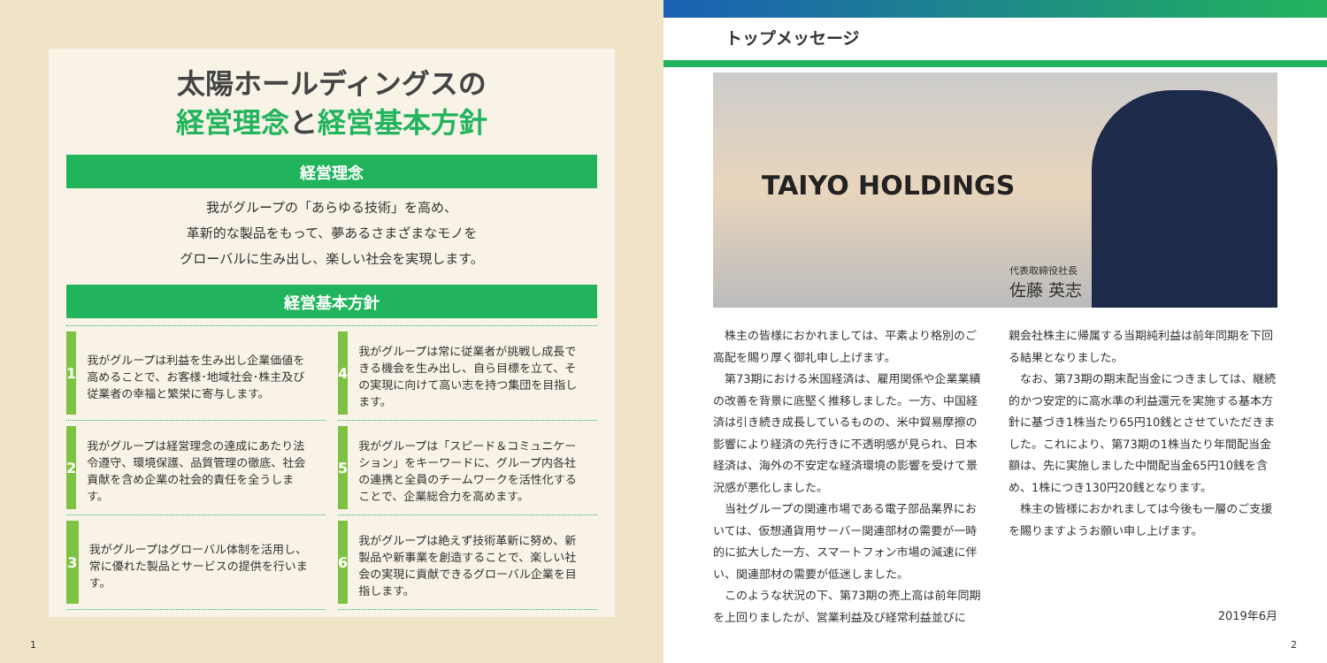太陽ホールディングスの
経営理念と経営基本方針
経営理念
我がグループの「あらゆる技術」を高め、
革新的な製品をもって、夢あるさまざまなモノを
グローバルに生み出し、楽しい社会を実現します。
経営基本方針
1
我がグループは利益を生み出し企業価値を高めることで、お客様･地域社会･株主及び従業者の幸福と繁栄に寄与します。
4
我がグループは常に従業者が挑戦し成長できる機会を生み出し、自ら目標を立て、その実現に向けて高い志を持つ集団を目指します。
2
我がグループは経営理念の達成にあたり法令遵守、環境保護、品質管理の徹底、社会貢献を含め企業の社会的責任を全うします。
5
我がグループは「スピード＆コミュニケーション」をキーワードに、グループ内各社の連携と全員のチームワークを活性化することで、企業総合力を高めます。
3
我がグループはグローバル体制を活用し、常に優れた製品とサービスの提供を行います。
6
我がグループは絶えず技術革新に努め、新製品や新事業を創造することで、楽しい社会の実現に貢献できるグローバル企業を目指します。
1
トップメッセージ
TAIYO HOLDINGS
代表取締役社長
佐藤 英志
株主の皆様におかれましては、平素より格別のご高配を賜り厚く御礼申し上げます。
第73期における米国経済は、雇用関係や企業業績の改善を背景に底堅く推移しました。一方、中国経済は引き続き成長しているものの、米中貿易摩擦の影響により経済の先行きに不透明感が見られ、日本経済は、海外の不安定な経済環境の影響を受けて景況感が悪化しました。
当社グループの関連市場である電子部品業界においては、仮想通貨用サーバー関連部材の需要が一時的に拡大した一方、スマートフォン市場の減速に伴い、関連部材の需要が低迷しました。
このような状況の下、第73期の売上高は前年同期を上回りましたが、営業利益及び経常利益並びに
親会社株主に帰属する当期純利益は前年同期を下回る結果となりました。
なお、第73期の期末配当金につきましては、継続的かつ安定的に高水準の利益還元を実施する基本方針に基づき1株当たり65円10銭とさせていただきました。これにより、第73期の1株当たり年間配当金額は、先に実施しました中間配当金65円10銭を含め、1株につき130円20銭となります。
株主の皆様におかれましては今後も一層のご支援を賜りますようお願い申し上げます。
2019年6月
2